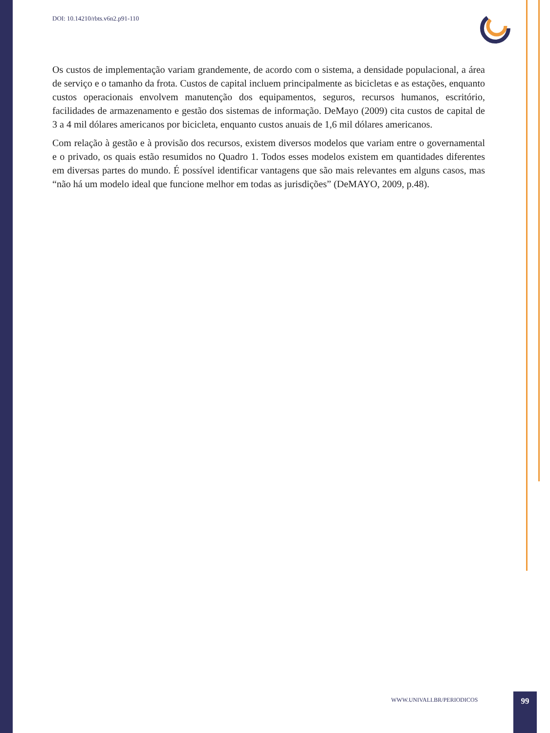DOI: 10.14210/rbts.v6n2.p91-110
Os custos de implementação variam grandemente, de acordo com o sistema, a densidade populacional, a área de serviço e o tamanho da frota. Custos de capital incluem principalmente as bicicletas e as estações, enquanto custos operacionais envolvem manutenção dos equipamentos, seguros, recursos humanos, escritório, facilidades de armazenamento e gestão dos sistemas de informação. DeMayo (2009) cita custos de capital de 3 a 4 mil dólares americanos por bicicleta, enquanto custos anuais de 1,6 mil dólares americanos.
Com relação à gestão e à provisão dos recursos, existem diversos modelos que variam entre o governamental e o privado, os quais estão resumidos no Quadro 1. Todos esses modelos existem em quantidades diferentes em diversas partes do mundo. É possível identificar vantagens que são mais relevantes em alguns casos, mas “não há um modelo ideal que funcione melhor em todas as jurisdições” (DeMAYO, 2009, p.48).
WWW.UNIVALI.BR/PERIODICOS 99